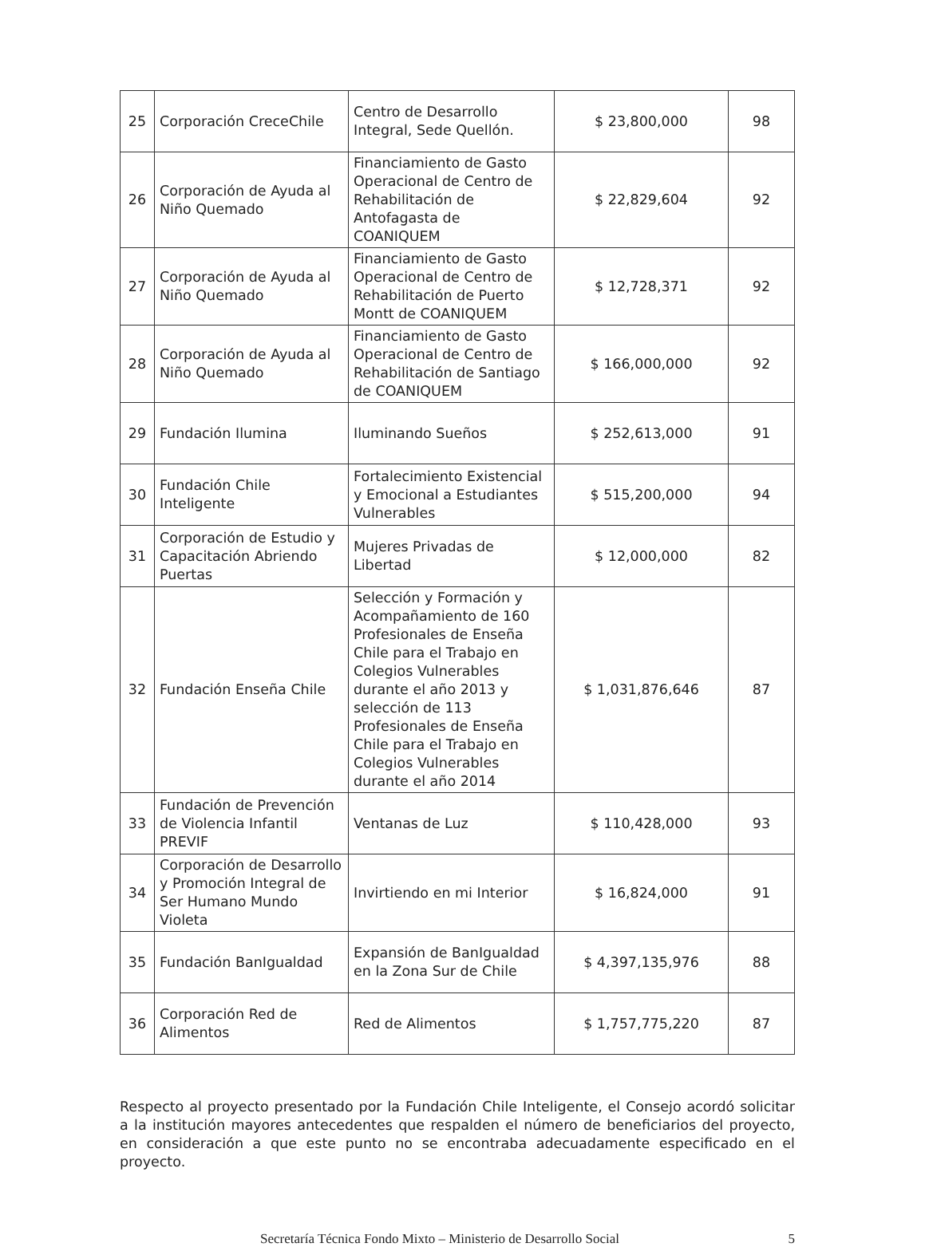| 25 | Corporación CreceChile | Centro de Desarrollo Integral, Sede Quellón. | $ 23,800,000 | 98 |
| 26 | Corporación de Ayuda al Niño Quemado | Financiamiento de Gasto Operacional de Centro de Rehabilitación de Antofagasta de COANIQUEM | $ 22,829,604 | 92 |
| 27 | Corporación de Ayuda al Niño Quemado | Financiamiento de Gasto Operacional de Centro de Rehabilitación de Puerto Montt de COANIQUEM | $ 12,728,371 | 92 |
| 28 | Corporación de Ayuda al Niño Quemado | Financiamiento de Gasto Operacional de Centro de Rehabilitación de Santiago de COANIQUEM | $ 166,000,000 | 92 |
| 29 | Fundación Ilumina | Iluminando Sueños | $ 252,613,000 | 91 |
| 30 | Fundación Chile Inteligente | Fortalecimiento Existencial y Emocional a Estudiantes Vulnerables | $ 515,200,000 | 94 |
| 31 | Corporación de Estudio y Capacitación Abriendo Puertas | Mujeres Privadas de Libertad | $ 12,000,000 | 82 |
| 32 | Fundación Enseña Chile | Selección y Formación y Acompañamiento de 160 Profesionales de Enseña Chile para el Trabajo en Colegios Vulnerables durante el año 2013 y selección de 113 Profesionales de Enseña Chile para el Trabajo en Colegios Vulnerables durante el año 2014 | $ 1,031,876,646 | 87 |
| 33 | Fundación de Prevención de Violencia Infantil PREVIF | Ventanas de Luz | $ 110,428,000 | 93 |
| 34 | Corporación de Desarrollo y Promoción Integral de Ser Humano Mundo Violeta | Invirtiendo en mi Interior | $ 16,824,000 | 91 |
| 35 | Fundación BanIgualdad | Expansión de BanIgualdad en la Zona Sur de Chile | $ 4,397,135,976 | 88 |
| 36 | Corporación Red de Alimentos | Red de Alimentos | $ 1,757,775,220 | 87 |
Respecto al proyecto presentado por la Fundación Chile Inteligente, el Consejo acordó solicitar a la institución mayores antecedentes que respalden el número de beneficiarios del proyecto, en consideración a que este punto no se encontraba adecuadamente especificado en el proyecto.
Secretaría Técnica Fondo Mixto – Ministerio de Desarrollo Social 5